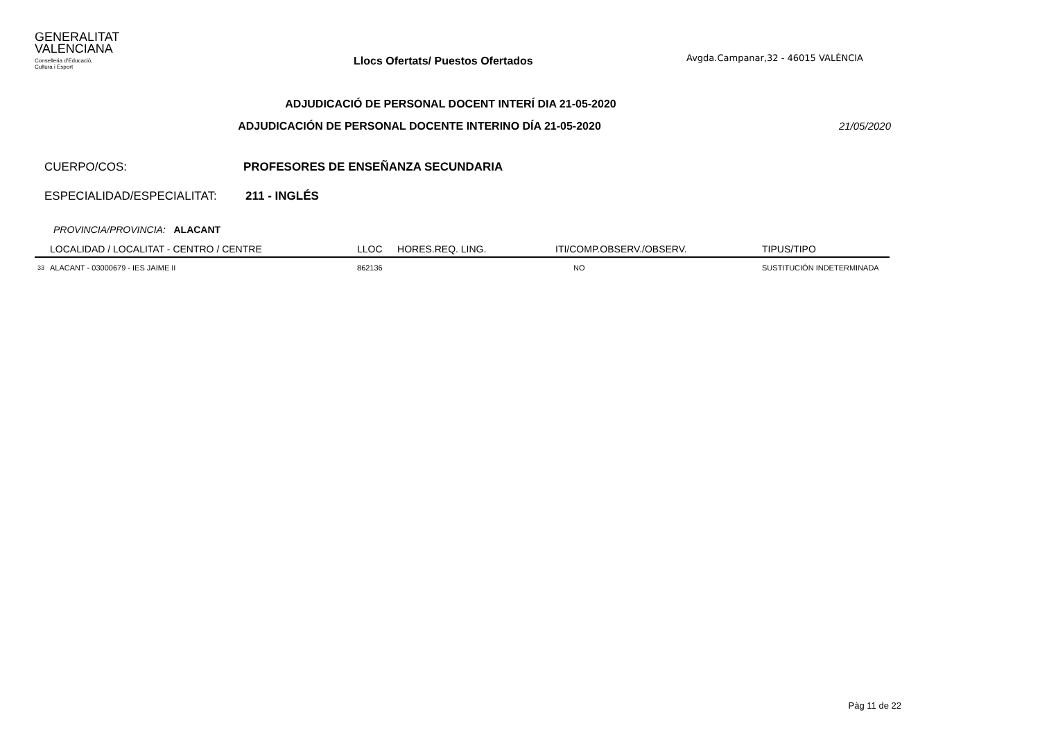GENERALITAT
VALENCIANA
Conselleria d'Educació,
Cultura i Esport
Llocs Ofertats/ Puestos Ofertados
Avgda.Campanar,32 - 46015 VALÈNCIA
ADJUDICACIÓ DE PERSONAL DOCENT INTERÍ DIA 21-05-2020
ADJUDICACIÓN DE PERSONAL DOCENTE INTERINO DÍA 21-05-2020
21/05/2020
CUERPO/COS: PROFESORES DE ENSEÑANZA SECUNDARIA
ESPECIALIDAD/ESPECIALITAT: 211 - INGLÉS
PROVINCIA/PROVINCIA: ALACANT
| | LOCALIDAD / LOCALITAT - CENTRO / CENTRE | LLOC | HORES.REQ. LING. | ITI/COMP.OBSERV./OBSERV. | TIPUS/TIPO |
| --- | --- | --- | --- | --- | --- |
| 33 | ALACANT - 03000679 - IES JAIME II | 862136 | | NO | SUSTITUCIÓN INDETERMINADA |
Pàg 11 de 22